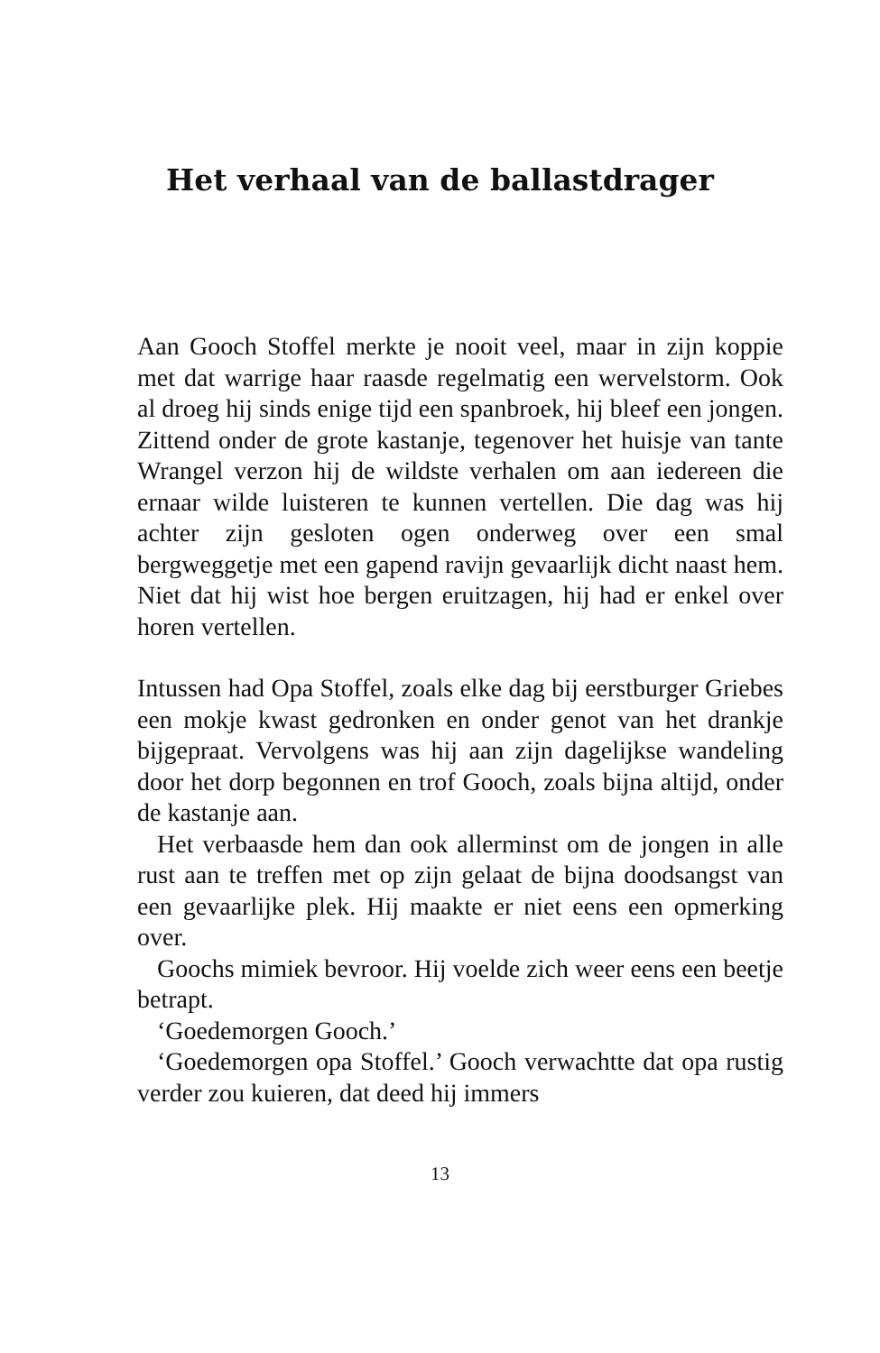Het verhaal van de ballastdrager
Aan Gooch Stoffel merkte je nooit veel, maar in zijn koppie met dat warrige haar raasde regelmatig een wervelstorm. Ook al droeg hij sinds enige tijd een spanbroek, hij bleef een jongen. Zittend onder de grote kastanje, tegenover het huisje van tante Wrangel verzon hij de wildste verhalen om aan iedereen die ernaar wilde luisteren te kunnen vertellen. Die dag was hij achter zijn gesloten ogen onderweg over een smal bergweggetje met een gapend ravijn gevaarlijk dicht naast hem. Niet dat hij wist hoe bergen eruitzagen, hij had er enkel over horen vertellen.
Intussen had Opa Stoffel, zoals elke dag bij eerst­burger Griebes een mokje kwast gedronken en onder genot van het drankje bijgepraat. Vervolgens was hij aan zijn dagelijkse wandeling door het dorp begonnen en trof Gooch, zoals bijna altijd, onder de kastanje aan.
Het verbaasde hem dan ook allerminst om de jongen in alle rust aan te treffen met op zijn gelaat de bijna doodsangst van een gevaarlijke plek. Hij maakte er niet eens een opmerking over.
Goochs mimiek bevroor. Hij voelde zich weer eens een beetje betrapt.
‘Goedemorgen Gooch.’
‘Goedemorgen opa Stoffel.’ Gooch verwachtte dat opa rustig verder zou kuieren, dat deed hij immers
13